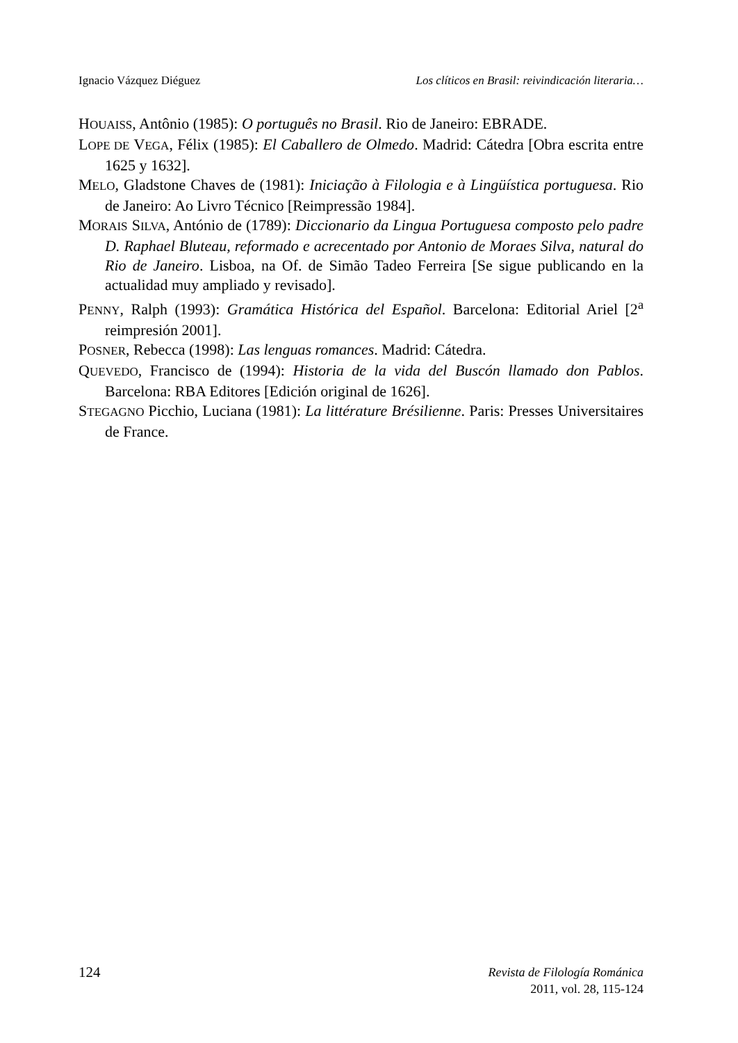Ignacio Vázquez Diéguez Los clíticos en Brasil: reivindicación literaria…
HOUAISS, Antônio (1985): O português no Brasil. Rio de Janeiro: EBRADE.
LOPE DE VEGA, Félix (1985): El Caballero de Olmedo. Madrid: Cátedra [Obra escrita entre 1625 y 1632].
MELO, Gladstone Chaves de (1981): Iniciação à Filologia e à Lingüística portuguesa. Rio de Janeiro: Ao Livro Técnico [Reimpressão 1984].
MORAIS SILVA, António de (1789): Diccionario da Lingua Portuguesa composto pelo padre D. Raphael Bluteau, reformado e acrecentado por Antonio de Moraes Silva, natural do Rio de Janeiro. Lisboa, na Of. de Simão Tadeo Ferreira [Se sigue publicando en la actualidad muy ampliado y revisado].
PENNY, Ralph (1993): Gramática Histórica del Español. Barcelona: Editorial Ariel [2<sup>a</sup> reimpresión 2001].
POSNER, Rebecca (1998): Las lenguas romances. Madrid: Cátedra.
QUEVEDO, Francisco de (1994): Historia de la vida del Buscón llamado don Pablos. Barcelona: RBA Editores [Edición original de 1626].
STEGAGNO Picchio, Luciana (1981): La littérature Brésilienne. Paris: Presses Universitaires de France.
124
Revista de Filología Románica
2011, vol. 28, 115-124